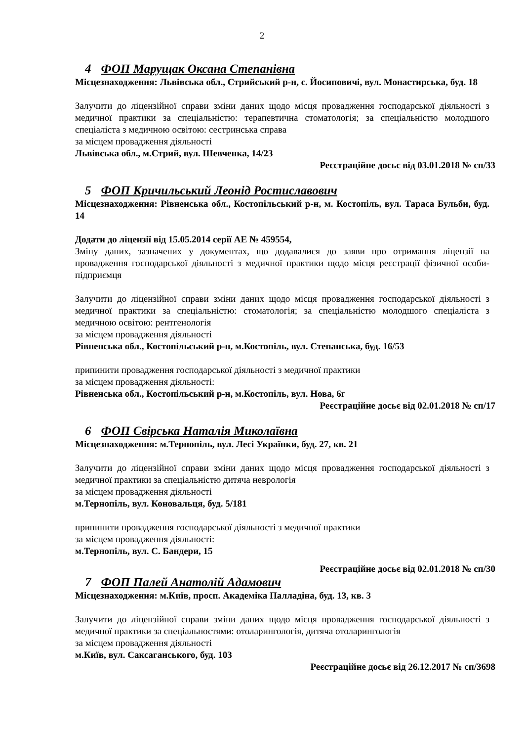2
4 ФОП Марущак Оксана Степанівна
Місцезнаходження: Львівська обл., Стрийський р-н, с. Йосиповичі, вул. Монастирська, буд. 18
Залучити до ліцензійної справи зміни даних щодо місця провадження господарської діяльності з медичної практики за спеціальністю: терапевтична стоматологія; за спеціальністю молодшого спеціаліста з медичною освітою: сестринська справа
за місцем провадження діяльності
Львівська обл., м.Стрий, вул. Шевченка, 14/23
Реєстраційне досьє від 03.01.2018 № сп/33
5 ФОП Кричильський Леонід Ростиславович
Місцезнаходження: Рівненська обл., Костопільський р-н, м. Костопіль, вул. Тараса Бульби, буд. 14
Додати до ліцензії від 15.05.2014 серії АЕ № 459554,
Зміну даних, зазначених у документах, що додавалися до заяви про отримання ліцензії на провадження господарської діяльності з медичної практики щодо місця реєстрації фізичної особи-підприємця
Залучити до ліцензійної справи зміни даних щодо місця провадження господарської діяльності з медичної практики за спеціальністю: стоматологія; за спеціальністю молодшого спеціаліста з медичною освітою: рентгенологія
за місцем провадження діяльності
Рівненська обл., Костопільський р-н, м.Костопіль, вул. Степанська, буд. 16/53
припинити провадження господарської діяльності з медичної практики
за місцем провадження діяльності:
Рівненська обл., Костопільський р-н, м.Костопіль, вул. Нова, 6г
Реєстраційне досьє від 02.01.2018 № сп/17
6 ФОП Свірська Наталія Миколаївна
Місцезнаходження: м.Тернопіль, вул. Лесі Українки, буд. 27, кв. 21
Залучити до ліцензійної справи зміни даних щодо місця провадження господарської діяльності з медичної практики за спеціальністю дитяча неврологія
за місцем провадження діяльності
м.Тернопіль, вул. Коновальця, буд. 5/181
припинити провадження господарської діяльності з медичної практики
за місцем провадження діяльності:
м.Тернопіль, вул. С. Бандери, 15
Реєстраційне досьє від 02.01.2018 № сп/30
7 ФОП Палей Анатолій Адамович
Місцезнаходження: м.Київ, просп. Академіка Палладіна, буд. 13, кв. 3
Залучити до ліцензійної справи зміни даних щодо місця провадження господарської діяльності з медичної практики за спеціальностями: отоларингологія, дитяча отоларингологія
за місцем провадження діяльності
м.Київ, вул. Саксаганського, буд. 103
Реєстраційне досьє від 26.12.2017 № сп/3698